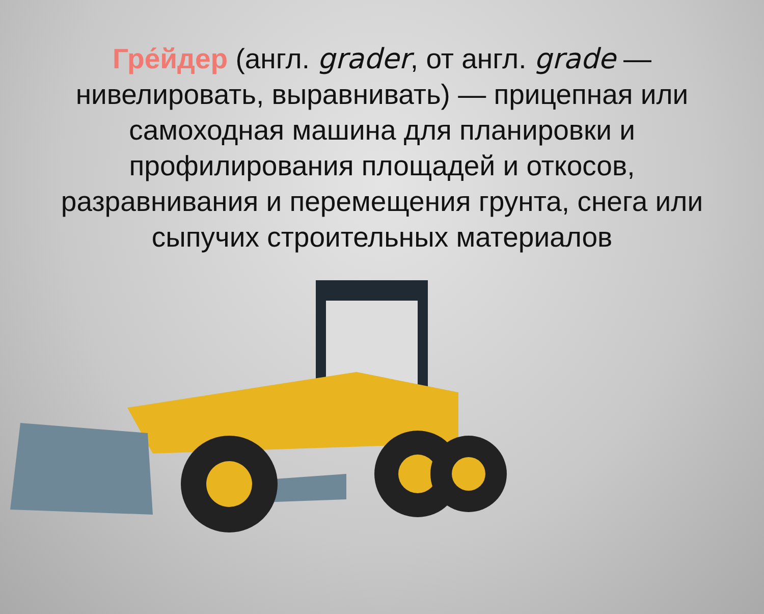Гре́йдер (англ. grader, от англ. grade — нивелировать, выравнивать) — прицепная или самоходная машина для планировки и профилирования площадей и откосов, разравнивания и перемещения грунта, снега или сыпучих строительных материалов